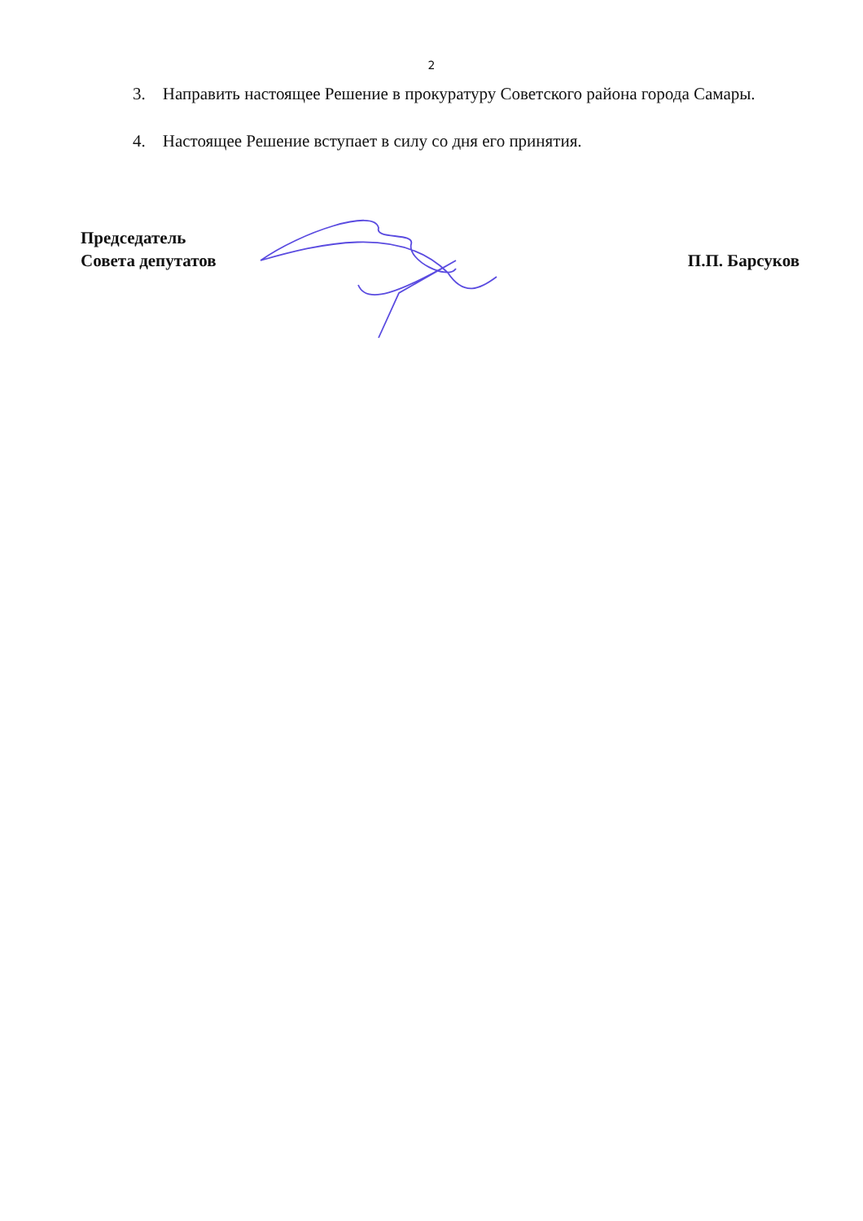2
3. Направить настоящее Решение в прокуратуру Советского района города Самары.
4. Настоящее Решение вступает в силу со дня его принятия.
Председатель
Совета депутатов
П.П. Барсуков